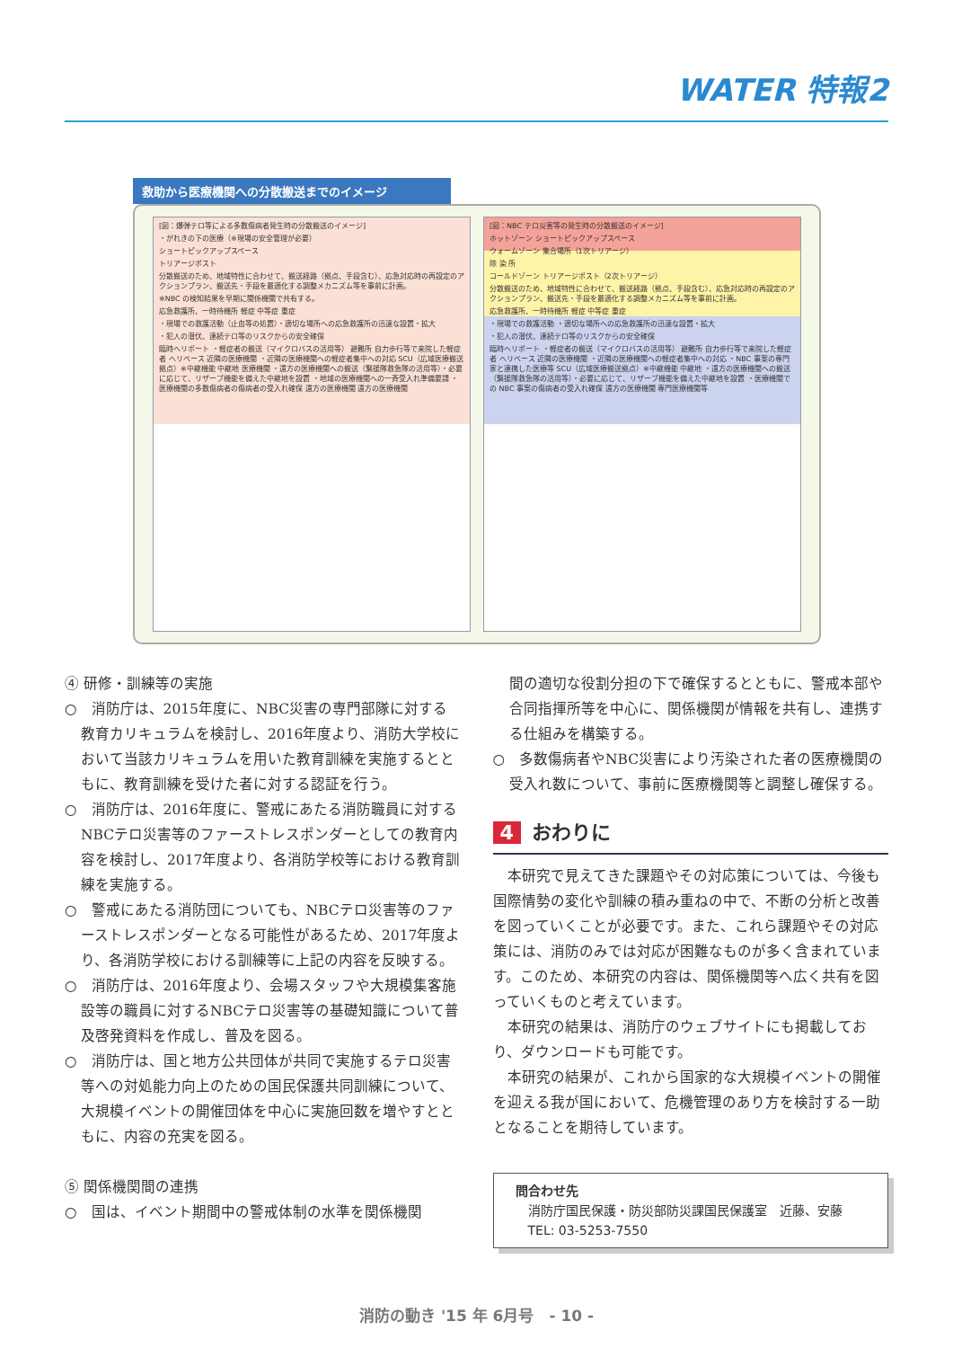WATER 特報2
救助から医療機関への分散搬送までのイメージ
[図：爆弾テロ等による多数傷病者発生時の分散搬送のイメージ]
・がれきの下の医療（※現場の安全管理が必要）
ショートピックアップスペース
トリアージポスト
分散搬送のため、地域特性に合わせて、搬送経路（拠点、手段含む）、応急対応時の再設定のアクションプラン、搬送先・手段を最適化する調整メカニズム等を事前に計画。
※NBC の検知結果を早期に関係機関で共有する。
応急救護所、一時待機所 軽症 中等症 重症
・現場での救護活動（止血等の処置）・適切な場所への応急救護所の迅速な設置・拡大
・犯人の潜伏、連続テロ等のリスクからの安全確保
臨時ヘリポート ・軽症者の搬送（マイクロバスの活用等） 避難所 自力歩行等で来院した軽症者 ヘリベース 近隣の医療機関 ・近隣の医療機関への軽症者集中への対応 SCU（広域医療搬送拠点）※中継機能 中継地 医療機関 ・遠方の医療機関への搬送（緊援隊救急隊の活用等）・必要に応じて、リザーブ機能を備えた中継地を設置 ・地域の医療機関への一斉受入れ準備要請 ・医療機関の多数傷病者の傷病者の受入れ確保 遠方の医療機関 遠方の医療機関
[図：NBC テロ災害等の発生時の分散搬送のイメージ]
ホットゾーン ショートピックアップスペース
ウォームゾーン 集合場所（1次トリアージ）
除 染 所
コールドゾーン トリアージポスト（2次トリアージ）
分散搬送のため、地域特性に合わせて、搬送経路（拠点、手段含む）、応急対応時の再設定のアクションプラン、搬送先・手段を最適化する調整メカニズム等を事前に計画。
応急救護所、一時待機所 軽症 中等症 重症
・現場での救護活動 ・適切な場所への応急救護所の迅速な設置・拡大
・犯人の潜伏、連続テロ等のリスクからの安全確保
臨時ヘリポート ・軽症者の搬送（マイクロバスの活用等） 避難所 自力歩行等で来院した軽症者 ヘリベース 近隣の医療機関 ・近隣の医療機関への軽症者集中への対応 ・NBC 事案の専門家と連携した医療等 SCU（広域医療搬送拠点）※中継機能 中継地 ・遠方の医療機関への搬送（緊援隊救急隊の活用等）・必要に応じて、リザーブ機能を備えた中継地を設置 ・医療機関での NBC 事案の傷病者の受入れ確保 遠方の医療機関 専門医療機関等
④ 研修・訓練等の実施
○　消防庁は、2015年度に、NBC災害の専門部隊に対する教育カリキュラムを検討し、2016年度より、消防大学校において当該カリキュラムを用いた教育訓練を実施するとともに、教育訓練を受けた者に対する認証を行う。
○　消防庁は、2016年度に、警戒にあたる消防職員に対するNBCテロ災害等のファーストレスポンダーとしての教育内容を検討し、2017年度より、各消防学校等における教育訓練を実施する。
○　警戒にあたる消防団についても、NBCテロ災害等のファーストレスポンダーとなる可能性があるため、2017年度より、各消防学校における訓練等に上記の内容を反映する。
○　消防庁は、2016年度より、会場スタッフや大規模集客施設等の職員に対するNBCテロ災害等の基礎知識について普及啓発資料を作成し、普及を図る。
○　消防庁は、国と地方公共団体が共同で実施するテロ災害等への対処能力向上のための国民保護共同訓練について、大規模イベントの開催団体を中心に実施回数を増やすとともに、内容の充実を図る。
⑤ 関係機関間の連携
○　国は、イベント期間中の警戒体制の水準を関係機関
間の適切な役割分担の下で確保するとともに、警戒本部や合同指揮所等を中心に、関係機関が情報を共有し、連携する仕組みを構築する。
○　多数傷病者やNBC災害により汚染された者の医療機関の受入れ数について、事前に医療機関等と調整し確保する。
4 おわりに
　本研究で見えてきた課題やその対応策については、今後も国際情勢の変化や訓練の積み重ねの中で、不断の分析と改善を図っていくことが必要です。また、これら課題やその対応策には、消防のみでは対応が困難なものが多く含まれています。このため、本研究の内容は、関係機関等へ広く共有を図っていくものと考えています。
　本研究の結果は、消防庁のウェブサイトにも掲載しており、ダウンロードも可能です。
　本研究の結果が、これから国家的な大規模イベントの開催を迎える我が国において、危機管理のあり方を検討する一助となることを期待しています。
問合わせ先
　消防庁国民保護・防災部防災課国民保護室　近藤、安藤
　TEL: 03-5253-7550
消防の動き '15 年 6月号　- 10 -